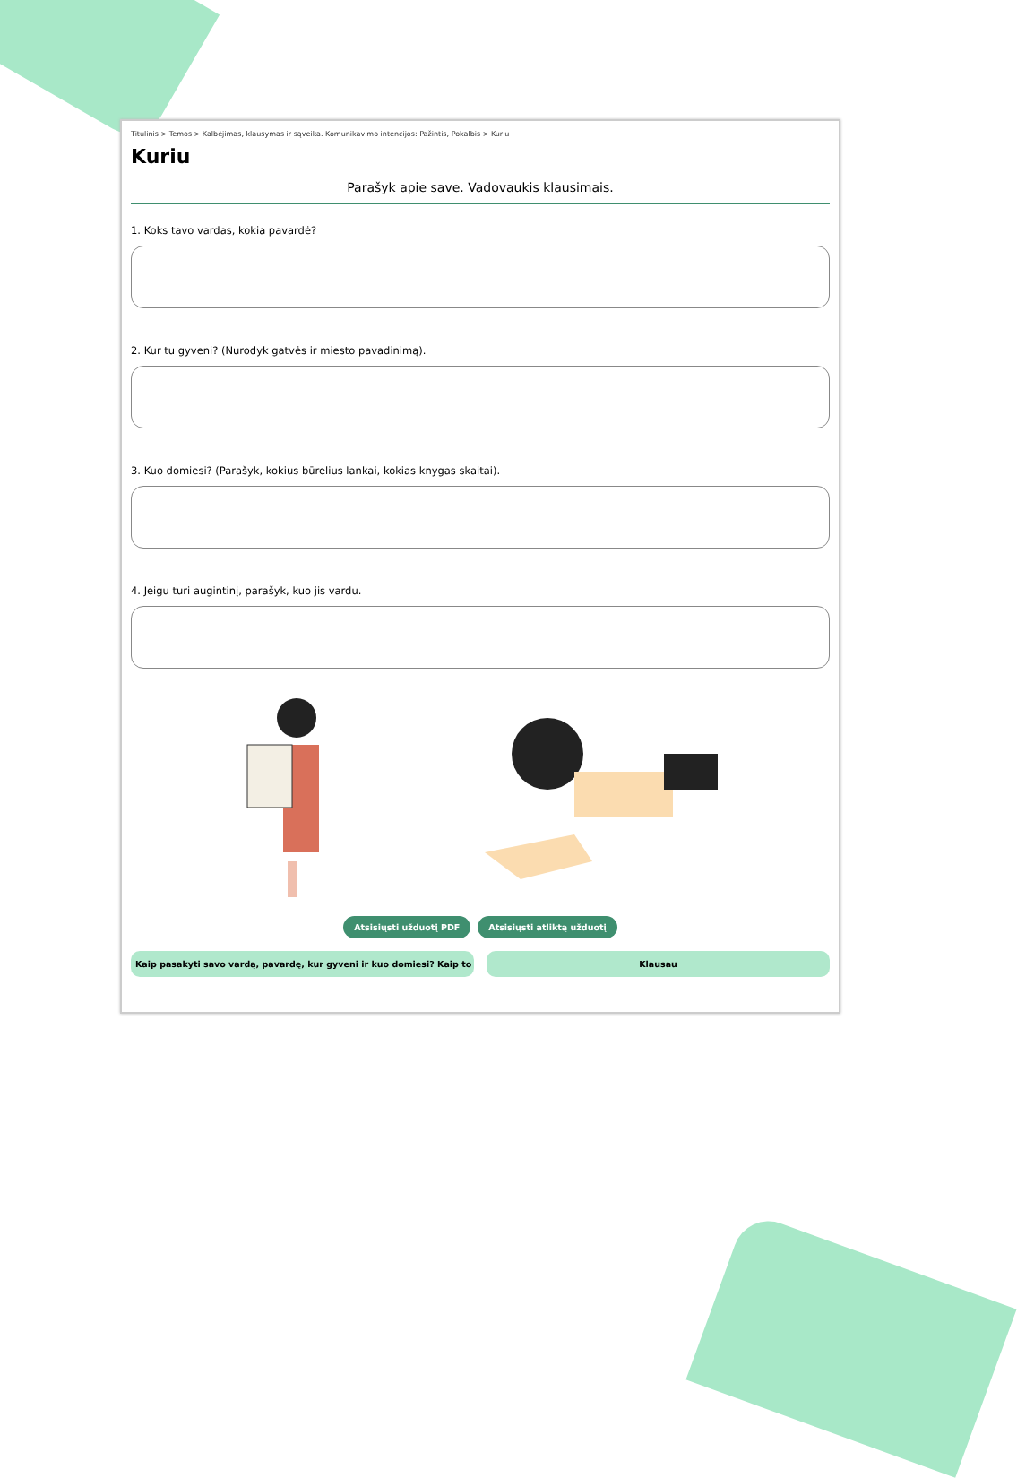Titulinis > Temos > Kalbėjimas, klausymas ir sąveika. Komunikavimo intencijos: Pažintis, Pokalbis > Kuriu
Kuriu
Parašyk apie save. Vadovaukis klausimais.
1. Koks tavo vardas, kokia pavardė?
2. Kur tu gyveni? (Nurodyk gatvės ir miesto pavadinimą).
3. Kuo domiesi? (Parašyk, kokius būrelius lankai, kokias knygas skaitai).
4. Jeigu turi augintinį, parašyk, kuo jis vardu.
Atsisiųsti užduotį PDF Atsisiųsti atliktą užduotį
Kaip pasakyti savo vardą, pavardę, kur gyveni ir kuo domiesi? Kaip to ... Klausau